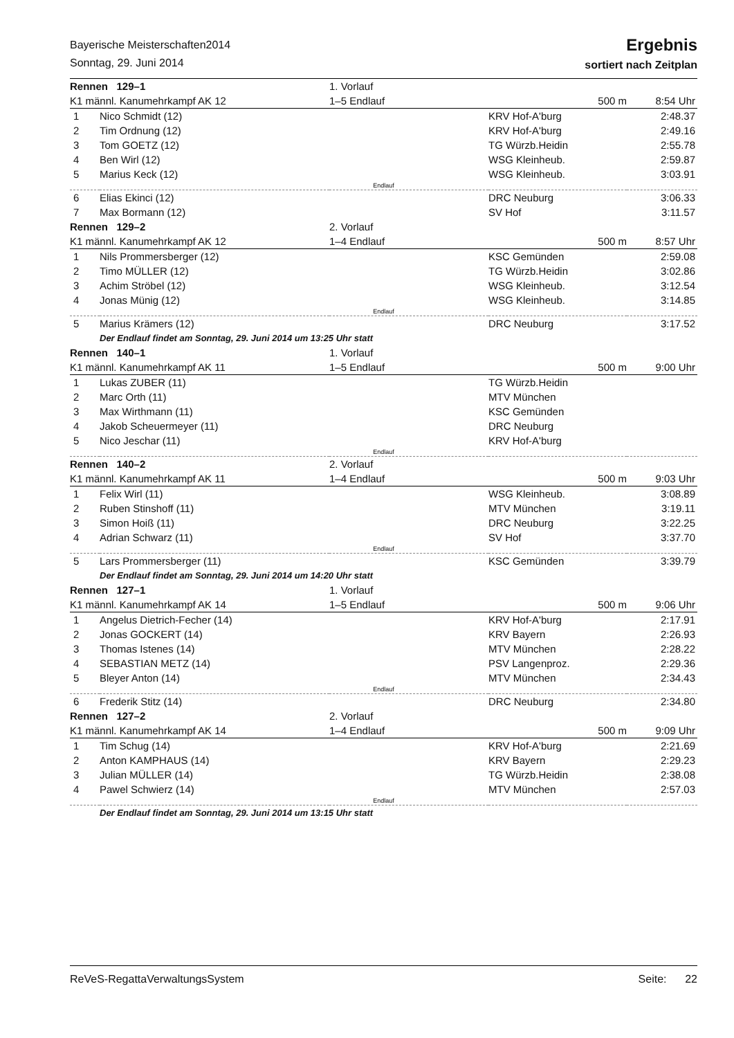Bayerische Meisterschaften2014
Sonntag, 29. Juni 2014
Ergebnis
sortiert nach Zeitplan
| Rennen 129–1 | | 1. Vorlauf | | |
| K1 männl. Kanumehrkampf AK 12 | | 1–5 Endlauf | 500 m | 8:54 Uhr |
| 1 | Nico Schmidt (12) | | KRV Hof-A'burg | 2:48.37 |
| 2 | Tim Ordnung (12) | | KRV Hof-A'burg | 2:49.16 |
| 3 | Tom GOETZ (12) | | TG Würzb.Heidin | 2:55.78 |
| 4 | Ben Wirl (12) | | WSG Kleinheub. | 2:59.87 |
| 5 | Marius Keck (12) | | WSG Kleinheub. | 3:03.91 |
| Endlauf | | | | |
| 6 | Elias Ekinci (12) | | DRC Neuburg | 3:06.33 |
| 7 | Max Bormann (12) | | SV Hof | 3:11.57 |
| Rennen 129–2 | | 2. Vorlauf | | |
| K1 männl. Kanumehrkampf AK 12 | | 1–4 Endlauf | 500 m | 8:57 Uhr |
| 1 | Nils Prommersberger (12) | | KSC Gemünden | 2:59.08 |
| 2 | Timo MÜLLER (12) | | TG Würzb.Heidin | 3:02.86 |
| 3 | Achim Ströbel (12) | | WSG Kleinheub. | 3:12.54 |
| 4 | Jonas Münig (12) | | WSG Kleinheub. | 3:14.85 |
| Endlauf | | | | |
| 5 | Marius Krämers (12) | | DRC Neuburg | 3:17.52 |
| | Der Endlauf findet am Sonntag, 29. Juni 2014 um 13:25 Uhr statt | | | |
| Rennen 140–1 | | 1. Vorlauf | | |
| K1 männl. Kanumehrkampf AK 11 | | 1–5 Endlauf | 500 m | 9:00 Uhr |
| 1 | Lukas ZUBER (11) | | TG Würzb.Heidin | |
| 2 | Marc Orth (11) | | MTV München | |
| 3 | Max Wirthmann (11) | | KSC Gemünden | |
| 4 | Jakob Scheuermeyer (11) | | DRC Neuburg | |
| 5 | Nico Jeschar (11) | | KRV Hof-A'burg | |
| Endlauf | | | | |
| Rennen 140–2 | | 2. Vorlauf | | |
| K1 männl. Kanumehrkampf AK 11 | | 1–4 Endlauf | 500 m | 9:03 Uhr |
| 1 | Felix Wirl (11) | | WSG Kleinheub. | 3:08.89 |
| 2 | Ruben Stinshoff (11) | | MTV München | 3:19.11 |
| 3 | Simon Hoiß (11) | | DRC Neuburg | 3:22.25 |
| 4 | Adrian Schwarz (11) | | SV Hof | 3:37.70 |
| Endlauf | | | | |
| 5 | Lars Prommersberger (11) | | KSC Gemünden | 3:39.79 |
| | Der Endlauf findet am Sonntag, 29. Juni 2014 um 14:20 Uhr statt | | | |
| Rennen 127–1 | | 1. Vorlauf | | |
| K1 männl. Kanumehrkampf AK 14 | | 1–5 Endlauf | 500 m | 9:06 Uhr |
| 1 | Angelus Dietrich-Fecher (14) | | KRV Hof-A'burg | 2:17.91 |
| 2 | Jonas GOCKERT (14) | | KRV Bayern | 2:26.93 |
| 3 | Thomas Istenes (14) | | MTV München | 2:28.22 |
| 4 | SEBASTIAN METZ (14) | | PSV Langenproz. | 2:29.36 |
| 5 | Bleyer Anton (14) | | MTV München | 2:34.43 |
| Endlauf | | | | |
| 6 | Frederik Stitz (14) | | DRC Neuburg | 2:34.80 |
| Rennen 127–2 | | 2. Vorlauf | | |
| K1 männl. Kanumehrkampf AK 14 | | 1–4 Endlauf | 500 m | 9:09 Uhr |
| 1 | Tim Schug (14) | | KRV Hof-A'burg | 2:21.69 |
| 2 | Anton KAMPHAUS (14) | | KRV Bayern | 2:29.23 |
| 3 | Julian MÜLLER (14) | | TG Würzb.Heidin | 2:38.08 |
| 4 | Pawel Schwierz (14) | | MTV München | 2:57.03 |
| Endlauf | | | | |
| | Der Endlauf findet am Sonntag, 29. Juni 2014 um 13:15 Uhr statt | | | |
ReVeS-RegattaVerwaltungsSystem Seite: 22